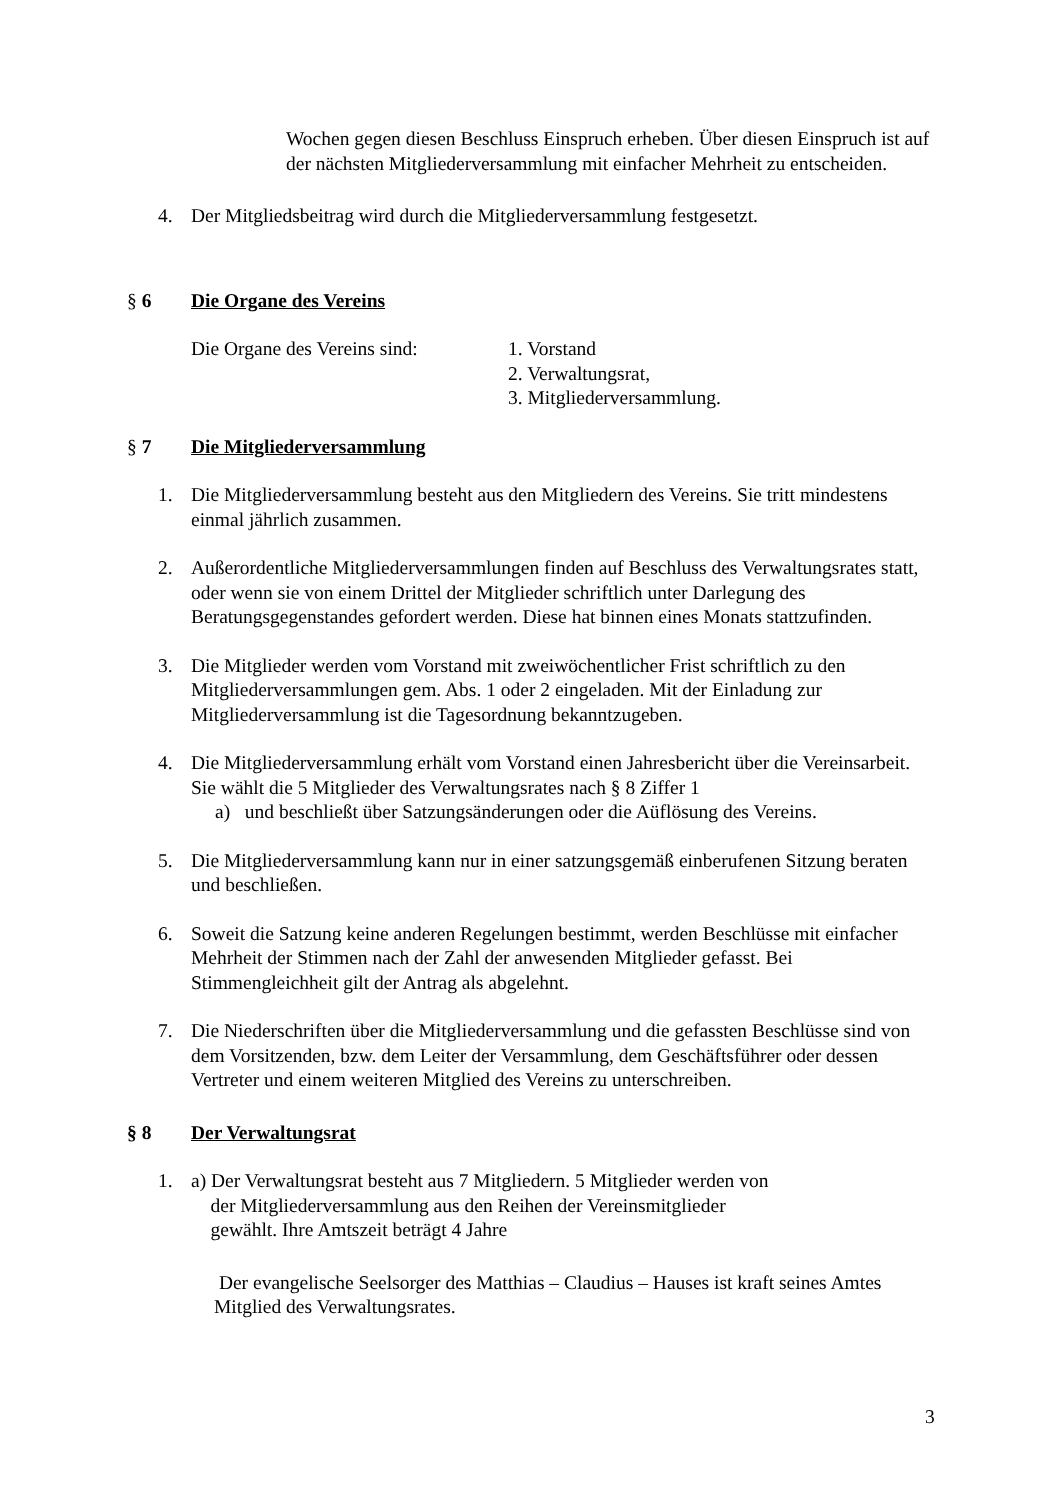Wochen gegen diesen Beschluss Einspruch erheben. Über diesen Einspruch ist auf der nächsten Mitgliederversammlung mit einfacher Mehrheit zu entscheiden.
4. Der Mitgliedsbeitrag wird durch die Mitgliederversammlung festgesetzt.
§ 6 Die Organe des Vereins
Die Organe des Vereins sind: 1. Vorstand
2. Verwaltungsrat,
3. Mitgliederversammlung.
§ 7 Die Mitgliederversammlung
1. Die Mitgliederversammlung besteht aus den Mitgliedern des Vereins. Sie tritt mindestens einmal jährlich zusammen.
2. Außerordentliche Mitgliederversammlungen finden auf Beschluss des Verwaltungsrates statt, oder wenn sie von einem Drittel der Mitglieder schriftlich unter Darlegung des Beratungsgegenstandes gefordert werden. Diese hat binnen eines Monats stattzufinden.
3. Die Mitglieder werden vom Vorstand mit zweiwöchentlicher Frist schriftlich zu den Mitgliederversammlungen gem. Abs. 1 oder 2 eingeladen. Mit der Einladung zur Mitgliederversammlung ist die Tagesordnung bekanntzugeben.
4. Die Mitgliederversammlung erhält vom Vorstand einen Jahresbericht über die Vereinsarbeit. Sie wählt die 5 Mitglieder des Verwaltungsrates nach § 8 Ziffer 1
a) und beschließt über Satzungsänderungen oder die Aüflösung des Vereins.
5. Die Mitgliederversammlung kann nur in einer satzungsgemäß einberufenen Sitzung beraten und beschließen.
6. Soweit die Satzung keine anderen Regelungen bestimmt, werden Beschlüsse mit einfacher Mehrheit der Stimmen nach der Zahl der anwesenden Mitglieder gefasst. Bei Stimmengleichheit gilt der Antrag als abgelehnt.
7. Die Niederschriften über die Mitgliederversammlung und die gefassten Beschlüsse sind von dem Vorsitzenden, bzw. dem Leiter der Versammlung, dem Geschäftsführer oder dessen Vertreter und einem weiteren Mitglied des Vereins zu unterschreiben.
§ 8 Der Verwaltungsrat
1. a) Der Verwaltungsrat besteht aus 7 Mitgliedern. 5 Mitglieder werden von
der Mitgliederversammlung aus den Reihen der Vereinsmitglieder
gewählt. Ihre Amtszeit beträgt 4 Jahre
Der evangelische Seelsorger des Matthias – Claudius – Hauses ist kraft seines Amtes Mitglied des Verwaltungsrates.
3